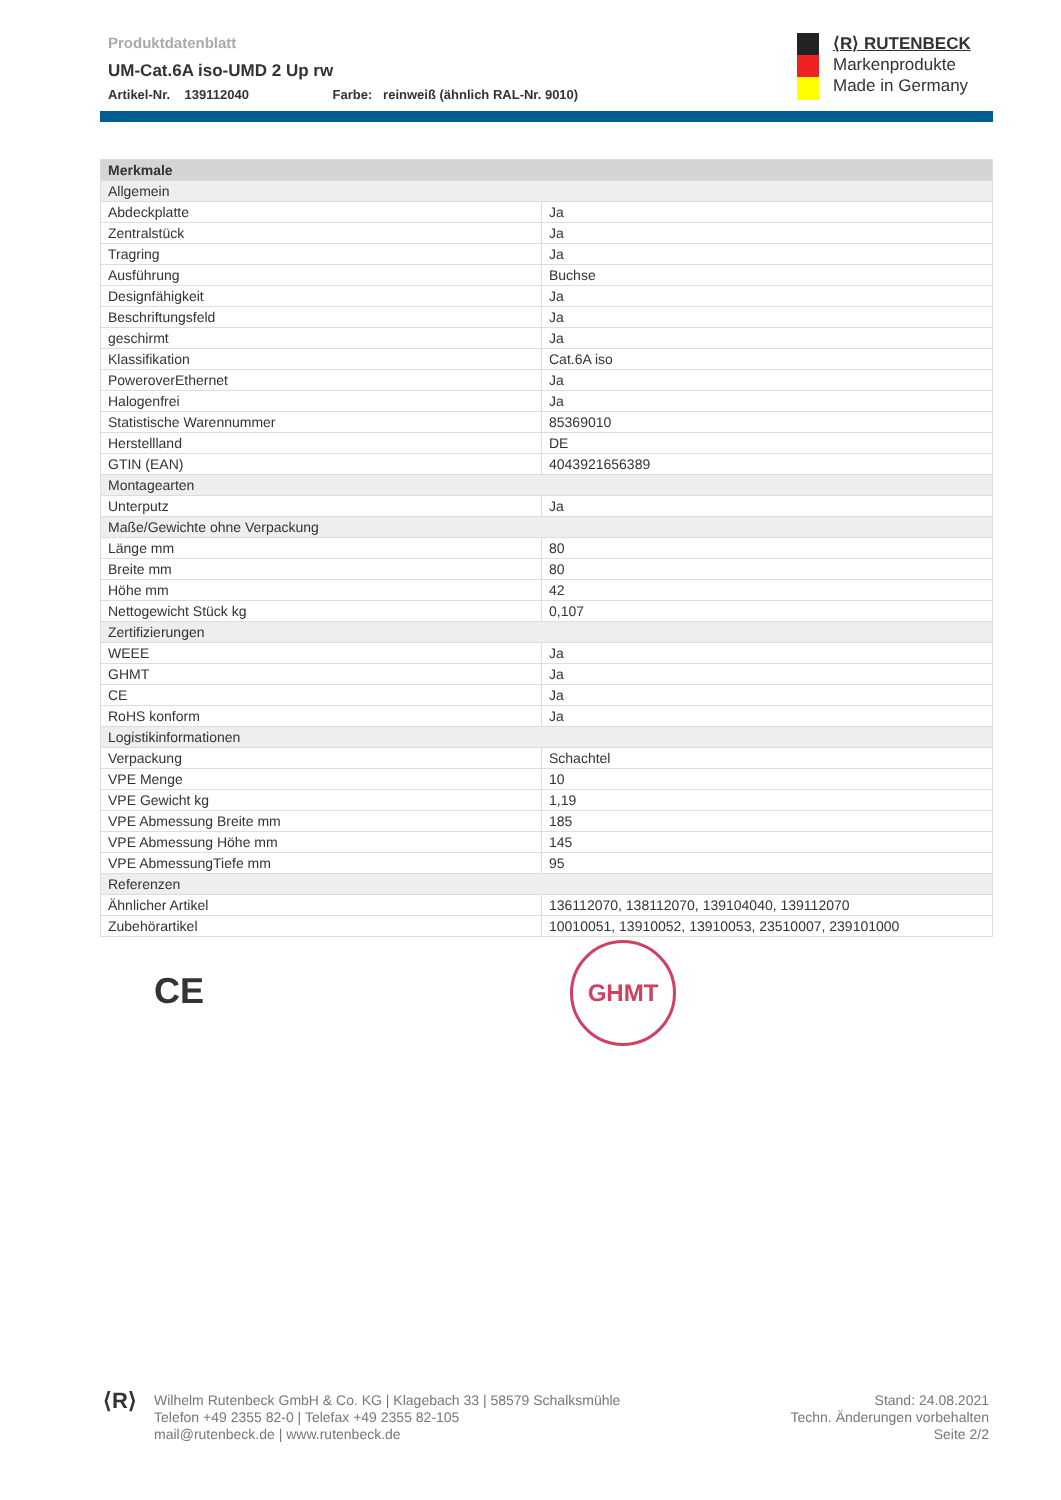Produktdatenblatt
UM-Cat.6A iso-UMD 2 Up rw
Artikel-Nr. 139112040 Farbe: reinweiß (ähnlich RAL-Nr. 9010)
⟨R⟩ RUTENBECK
Markenprodukte
Made in Germany
| Merkmale | |
| --- | --- |
| Allgemein | |
| Abdeckplatte | Ja |
| Zentralstück | Ja |
| Tragring | Ja |
| Ausführung | Buchse |
| Designfähigkeit | Ja |
| Beschriftungsfeld | Ja |
| geschirmt | Ja |
| Klassifikation | Cat.6A iso |
| PoweroverEthernet | Ja |
| Halogenfrei | Ja |
| Statistische Warennummer | 85369010 |
| Herstellland | DE |
| GTIN (EAN) | 4043921656389 |
| Montagearten | |
| Unterputz | Ja |
| Maße/Gewichte ohne Verpackung | |
| Länge mm | 80 |
| Breite mm | 80 |
| Höhe mm | 42 |
| Nettogewicht Stück kg | 0,107 |
| Zertifizierungen | |
| WEEE | Ja |
| GHMT | Ja |
| CE | Ja |
| RoHS konform | Ja |
| Logistikinformationen | |
| Verpackung | Schachtel |
| VPE Menge | 10 |
| VPE Gewicht kg | 1,19 |
| VPE Abmessung Breite mm | 185 |
| VPE Abmessung Höhe mm | 145 |
| VPE AbmessungTiefe mm | 95 |
| Referenzen | |
| Ähnlicher Artikel | 136112070, 138112070, 139104040, 139112070 |
| Zubehörartikel | 10010051, 13910052, 13910053, 23510007, 239101000 |
CE
GHMT
⟨R⟩
Wilhelm Rutenbeck GmbH & Co. KG | Klagebach 33 | 58579 Schalksmühle
Telefon +49 2355 82-0 | Telefax +49 2355 82-105
mail@rutenbeck.de | www.rutenbeck.de
Stand: 24.08.2021
Techn. Änderungen vorbehalten
Seite 2/2